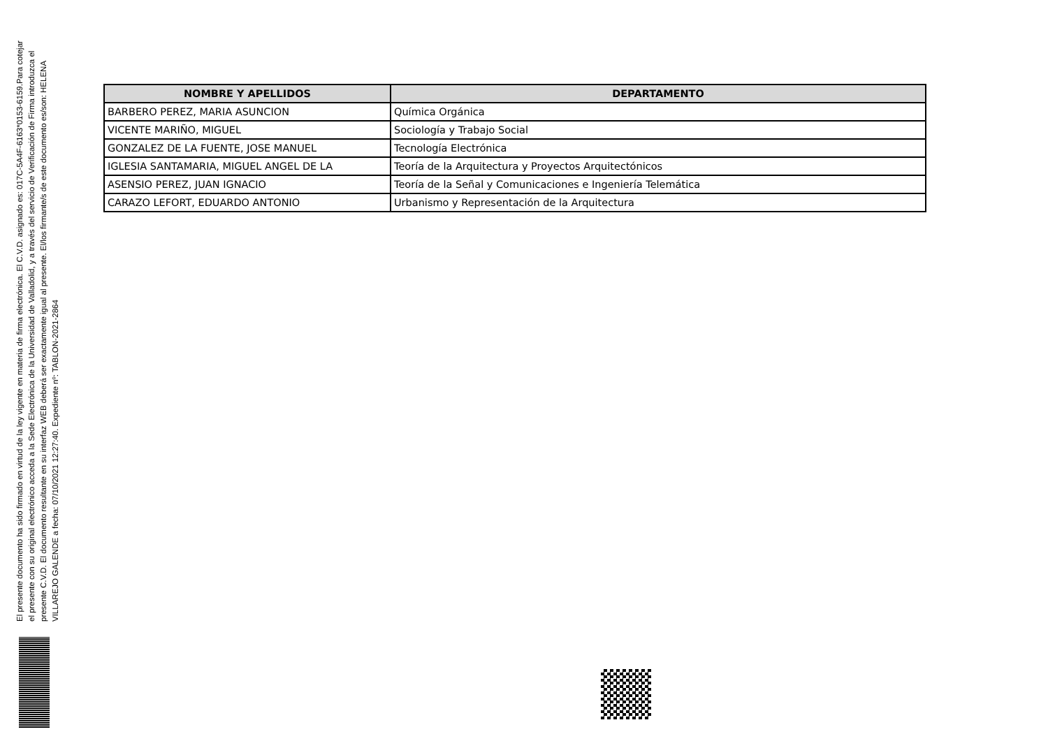El presente documento ha sido firmado en virtud de la ley vigente en materia de firma electrónica. El C.V.D. asignado es: 017C-5A4F-6163*0153-6159.Para cotejar el presente con su original electrónico acceda a la Sede Electrónica de la Universidad de Valladolid, y a través del servicio de Verificación de Firma introduzca el presente C.V.D. El documento resultante en su interfaz WEB deberá ser exactamente igual al presente. El/los firmante/s de este documento es/son: HELENA VILLAREJO GALENDE a fecha: 07/10/2021 12:27:40. Expediente nº: TABLON-2021-2864
| NOMBRE Y APELLIDOS | DEPARTAMENTO |
| --- | --- |
| BARBERO PEREZ, MARIA ASUNCION | Química Orgánica |
| VICENTE MARIÑO, MIGUEL | Sociología y Trabajo Social |
| GONZALEZ DE LA FUENTE, JOSE MANUEL | Tecnología Electrónica |
| IGLESIA SANTAMARIA, MIGUEL ANGEL DE LA | Teoría de la Arquitectura y Proyectos Arquitectónicos |
| ASENSIO PEREZ, JUAN IGNACIO | Teoría de la Señal y Comunicaciones e Ingeniería Telemática |
| CARAZO LEFORT, EDUARDO ANTONIO | Urbanismo y Representación de la Arquitectura |